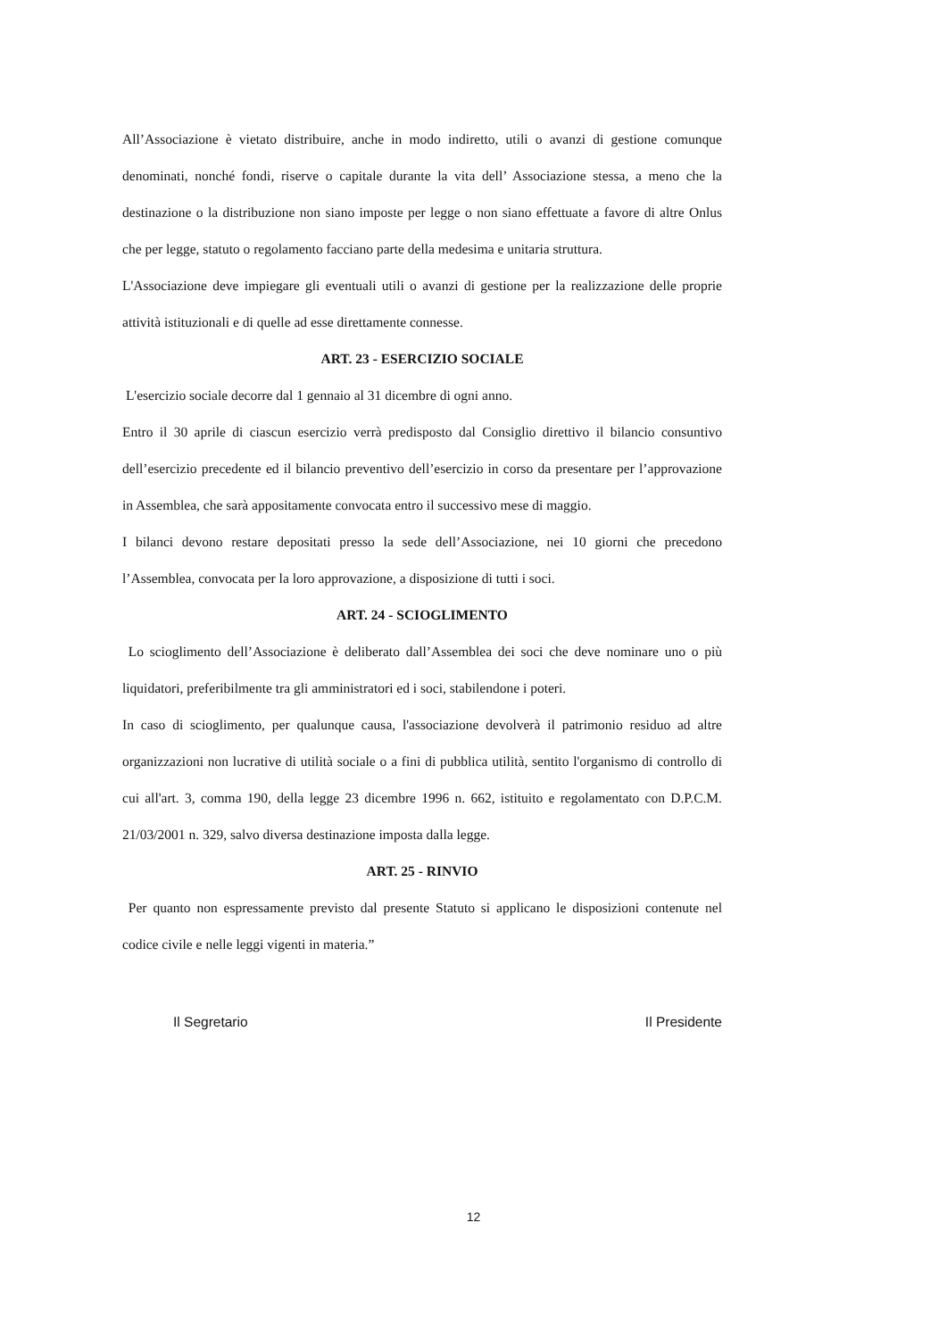All’Associazione è vietato distribuire, anche in modo indiretto, utili o avanzi di gestione comunque denominati, nonché fondi, riserve o capitale durante la vita dell’ Associazione stessa, a meno che la destinazione o la distribuzione non siano imposte per legge o non siano effettuate a favore di altre Onlus che per legge, statuto o regolamento facciano parte della medesima e unitaria struttura.
L'Associazione deve impiegare gli eventuali utili o avanzi di gestione per la realizzazione delle proprie attività istituzionali e di quelle ad esse direttamente connesse.
ART. 23 - ESERCIZIO SOCIALE
L'esercizio sociale decorre dal 1 gennaio al 31 dicembre di ogni anno.
Entro il 30 aprile di ciascun esercizio verrà predisposto dal Consiglio direttivo il bilancio consuntivo dell’esercizio precedente ed il bilancio preventivo dell’esercizio in corso da presentare per l’approvazione in Assemblea, che sarà appositamente convocata entro il successivo mese di maggio.
I bilanci devono restare depositati presso la sede dell’Associazione, nei 10 giorni che precedono l’Assemblea, convocata per la loro approvazione, a disposizione di tutti i soci.
ART. 24 - SCIOGLIMENTO
Lo scioglimento dell’Associazione è deliberato dall’Assemblea dei soci che deve nominare uno o più liquidatori, preferibilmente tra gli amministratori ed i soci, stabilendone i poteri.
In caso di scioglimento, per qualunque causa, l'associazione devolverà il patrimonio residuo ad altre organizzazioni non lucrative di utilità sociale o a fini di pubblica utilità, sentito l'organismo di controllo di cui all'art. 3, comma 190, della legge 23 dicembre 1996 n. 662, istituito e regolamentato con D.P.C.M. 21/03/2001 n. 329, salvo diversa destinazione imposta dalla legge.
ART. 25 - RINVIO
Per quanto non espressamente previsto dal presente Statuto si applicano le disposizioni contenute nel codice civile e nelle leggi vigenti in materia.”
Il Segretario Il Presidente
12